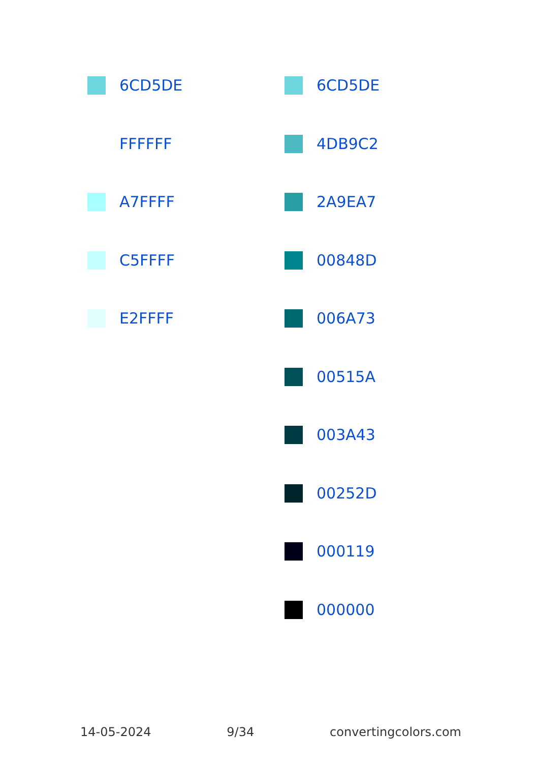6CD5DE
FFFFFF
A7FFFF
C5FFFF
E2FFFF
6CD5DE
4DB9C2
2A9EA7
00848D
006A73
00515A
003A43
00252D
000119
000000
14-05-2024 9/34 convertingcolors.com